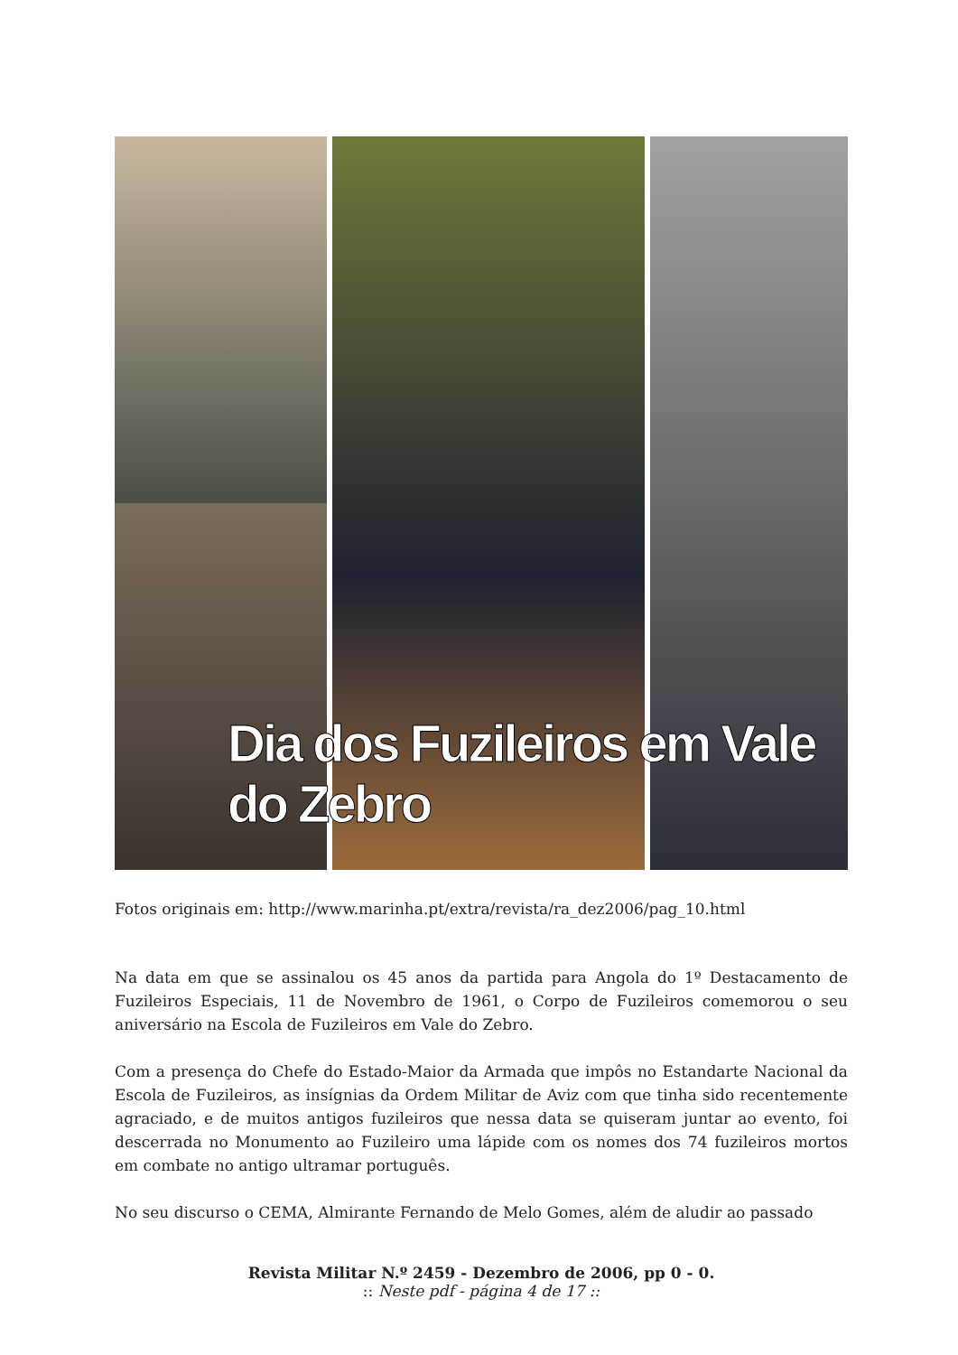Dia dos Fuzileiros em Vale do Zebro
Fotos originais em: http://www.marinha.pt/extra/revista/ra_dez2006/pag_10.html
Na data em que se assinalou os 45 anos da partida para Angola do 1º Destacamento de Fuzileiros Especiais, 11 de Novembro de 1961, o Corpo de Fuzileiros comemorou o seu aniversário na Escola de Fuzileiros em Vale do Zebro.
Com a presença do Chefe do Estado-Maior da Armada que impôs no Estandarte Nacional da Escola de Fuzileiros, as insígnias da Ordem Militar de Aviz com que tinha sido recentemente agraciado, e de muitos antigos fuzileiros que nessa data se quiseram juntar ao evento, foi descerrada no Monumento ao Fuzileiro uma lápide com os nomes dos 74 fuzileiros mortos em combate no antigo ultramar português.
No seu discurso o CEMA, Almirante Fernando de Melo Gomes, além de aludir ao passado
Revista Militar N.º 2459 - Dezembro de 2006, pp 0 - 0.
:: Neste pdf - página 4 de 17 ::